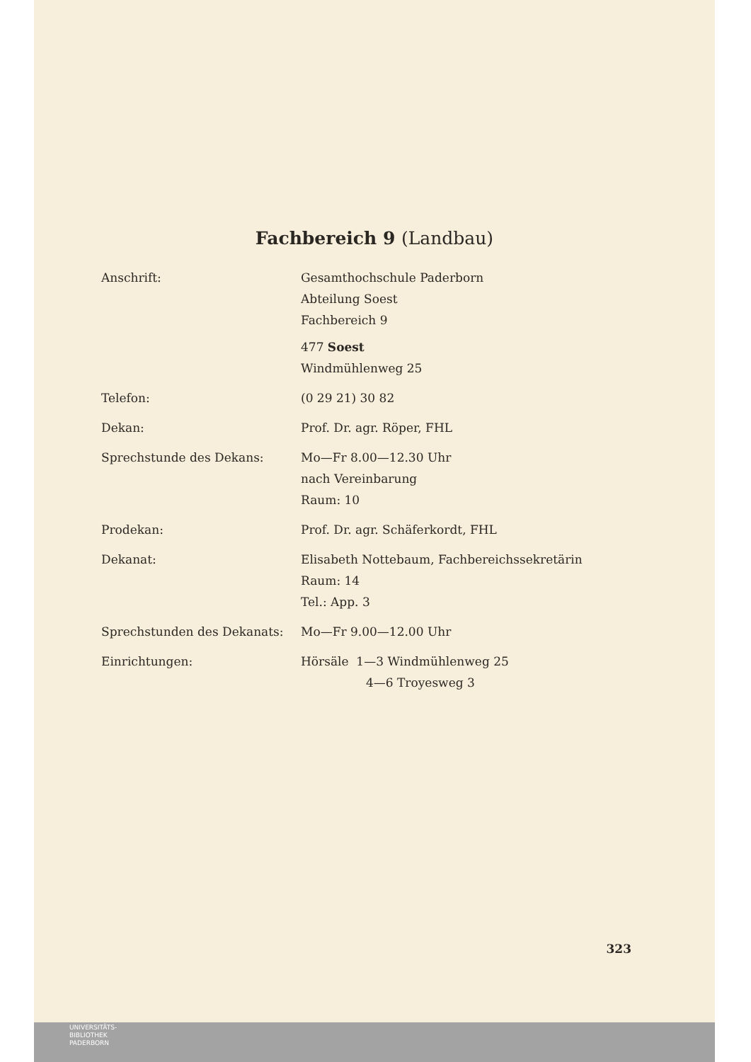Fachbereich 9 (Landbau)
Anschrift:
Gesamthochschule Paderborn
Abteilung Soest
Fachbereich 9
477 Soest
Windmühlenweg 25
Telefon:
(0 29 21) 30 82
Dekan:
Prof. Dr. agr. Röper, FHL
Sprechstunde des Dekans:
Mo—Fr 8.00—12.30 Uhr
nach Vereinbarung
Raum: 10
Prodekan:
Prof. Dr. agr. Schäferkordt, FHL
Dekanat:
Elisabeth Nottebaum, Fachbereichssekretärin
Raum: 14
Tel.: App. 3
Sprechstunden des Dekanats:
Mo—Fr 9.00—12.00 Uhr
Einrichtungen:
Hörsäle 1—3 Windmühlenweg 25
4—6 Troyesweg 3
323
UNIVERSITÄTS-
BIBLIOTHEK
PADERBORN